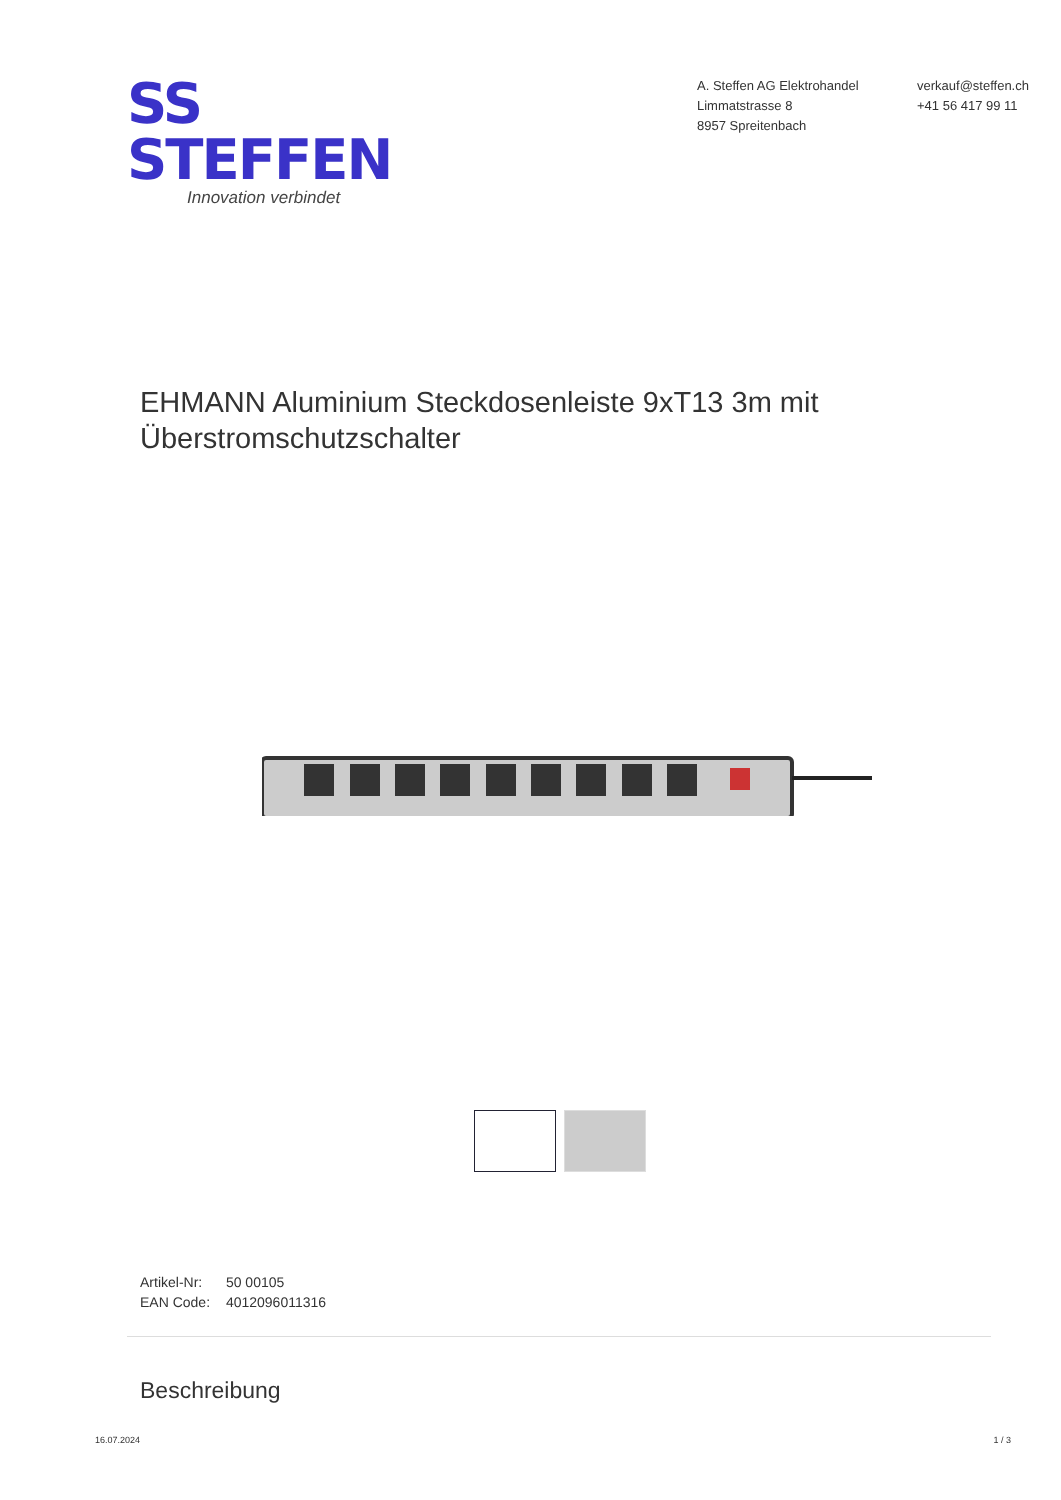SS STEFFEN
Innovation verbindet
A. Steffen AG Elektrohandel
Limmatstrasse 8
8957 Spreitenbach
verkauf@steffen.ch
+41 56 417 99 11
EHMANN Aluminium Steckdosenleiste 9xT13 3m mit Überstromschutzschalter
Artikel-Nr: 50 00105
EAN Code: 4012096011316
Beschreibung
16.07.2024 1 / 3